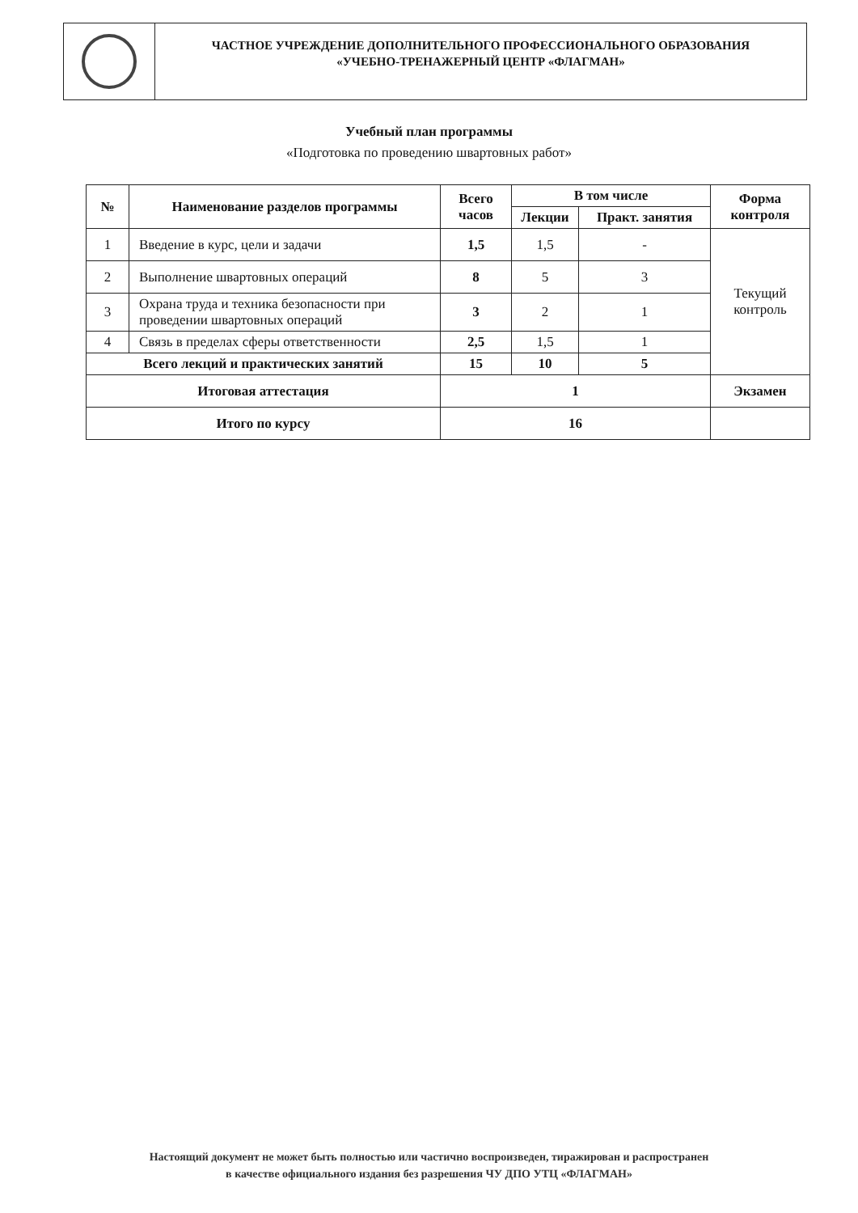ЧАСТНОЕ УЧРЕЖДЕНИЕ ДОПОЛНИТЕЛЬНОГО ПРОФЕССИОНАЛЬНОГО ОБРАЗОВАНИЯ
«УЧЕБНО-ТРЕНАЖЕРНЫЙ ЦЕНТР «ФЛАГМАН»
Учебный план программы
«Подготовка по проведению швартовных работ»
| № | Наименование разделов программы | Всего часов | В том числе | | Форма контроля |
| --- | --- | --- | --- | --- | --- |
| | | | Лекции | Практ. занятия | |
| 1 | Введение в курс, цели и задачи | 1,5 | 1,5 | - | Текущий контроль |
| 2 | Выполнение швартовных операций | 8 | 5 | 3 | |
| 3 | Охрана труда и техника безопасности при проведении швартовных операций | 3 | 2 | 1 | |
| 4 | Связь в пределах сферы ответственности | 2,5 | 1,5 | 1 | |
| Всего лекций и практических занятий | | 15 | 10 | 5 | |
| Итоговая аттестация | | 1 | | | Экзамен |
| Итого по курсу | | 16 | | | |
Настоящий документ не может быть полностью или частично воспроизведен, тиражирован и распространен
в качестве официального издания без разрешения ЧУ ДПО УТЦ «ФЛАГМАН»